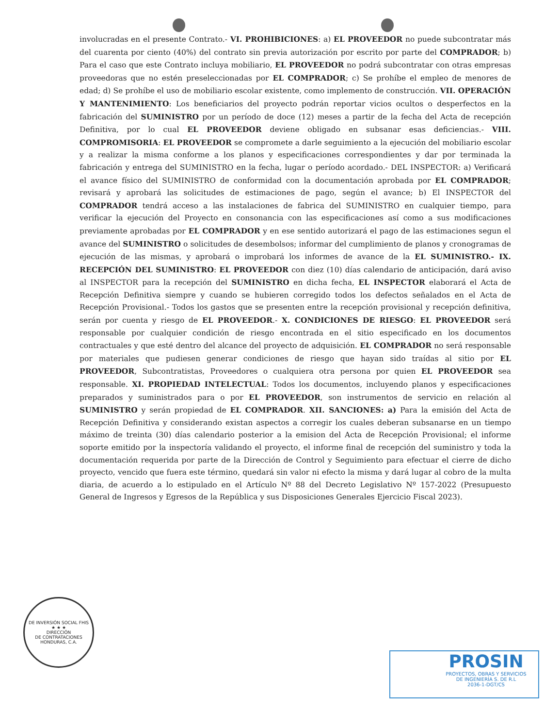involucradas en el presente Contrato.- VI. PROHIBICIONES: a) EL PROVEEDOR no puede subcontratar más del cuarenta por ciento (40%) del contrato sin previa autorización por escrito por parte del COMPRADOR; b) Para el caso que este Contrato incluya mobiliario, EL PROVEEDOR no podrá subcontratar con otras empresas proveedoras que no estén preseleccionadas por EL COMPRADOR; c) Se prohíbe el empleo de menores de edad; d) Se prohíbe el uso de mobiliario escolar existente, como implemento de construcción. VII. OPERACIÓN Y MANTENIMIENTO: Los beneficiarios del proyecto podrán reportar vicios ocultos o desperfectos en la fabricación del SUMINISTRO por un período de doce (12) meses a partir de la fecha del Acta de recepción Definitiva, por lo cual EL PROVEEDOR deviene obligado en subsanar esas deficiencias.- VIII. COMPROMISORIA: EL PROVEEDOR se compromete a darle seguimiento a la ejecución del mobiliario escolar y a realizar la misma conforme a los planos y especificaciones correspondientes y dar por terminada la fabricación y entrega del SUMINISTRO en la fecha, lugar o período acordado.- DEL INSPECTOR: a) Verificará el avance físico del SUMINISTRO de conformidad con la documentación aprobada por EL COMPRADOR; revisará y aprobará las solicitudes de estimaciones de pago, según el avance; b) El INSPECTOR del COMPRADOR tendrá acceso a las instalaciones de fabrica del SUMINISTRO en cualquier tiempo, para verificar la ejecución del Proyecto en consonancia con las especificaciones así como a sus modificaciones previamente aprobadas por EL COMPRADOR y en ese sentido autorizará el pago de las estimaciones segun el avance del SUMINISTRO o solicitudes de desembolsos; informar del cumplimiento de planos y cronogramas de ejecución de las mismas, y aprobará o improbará los informes de avance de la EL SUMINISTRO.- IX. RECEPCIÓN DEL SUMINISTRO: EL PROVEEDOR con diez (10) días calendario de anticipación, dará aviso al INSPECTOR para la recepción del SUMINISTRO en dicha fecha, EL INSPECTOR elaborará el Acta de Recepción Definitiva siempre y cuando se hubieren corregido todos los defectos señalados en el Acta de Recepción Provisional.- Todos los gastos que se presenten entre la recepción provisional y recepción definitiva, serán por cuenta y riesgo de EL PROVEEDOR.- X. CONDICIONES DE RIESGO: EL PROVEEDOR será responsable por cualquier condición de riesgo encontrada en el sitio especificado en los documentos contractuales y que esté dentro del alcance del proyecto de adquisición. EL COMPRADOR no será responsable por materiales que pudiesen generar condiciones de riesgo que hayan sido traídas al sitio por EL PROVEEDOR, Subcontratistas, Proveedores o cualquiera otra persona por quien EL PROVEEDOR sea responsable. XI. PROPIEDAD INTELECTUAL: Todos los documentos, incluyendo planos y especificaciones preparados y suministrados para o por EL PROVEEDOR, son instrumentos de servicio en relación al SUMINISTRO y serán propiedad de EL COMPRADOR. XII. SANCIONES: a) Para la emisión del Acta de Recepción Definitiva y considerando existan aspectos a corregir los cuales deberan subsanarse en un tiempo máximo de treinta (30) días calendario posterior a la emision del Acta de Recepción Provisional; el informe soporte emitido por la inspectoría validando el proyecto, el informe final de recepción del suministro y toda la documentación requerida por parte de la Dirección de Control y Seguimiento para efectuar el cierre de dicho proyecto, vencido que fuera este término, quedará sin valor ni efecto la misma y dará lugar al cobro de la multa diaria, de acuerdo a lo estipulado en el Artículo Nº 88 del Decreto Legislativo Nº 157-2022 (Presupuesto General de Ingresos y Egresos de la República y sus Disposiciones Generales Ejercicio Fiscal 2023).
DE INVERSIÓN SOCIAL FHIS
★ ★ ★
DIRECCIÓN
DE CONTRATACIONES
HONDURAS, C.A.
PROSIN
PROYECTOS, OBRAS Y SERVICIOS
DE INGENIERÍA S. DE R.L
2036-1-DGT/CS